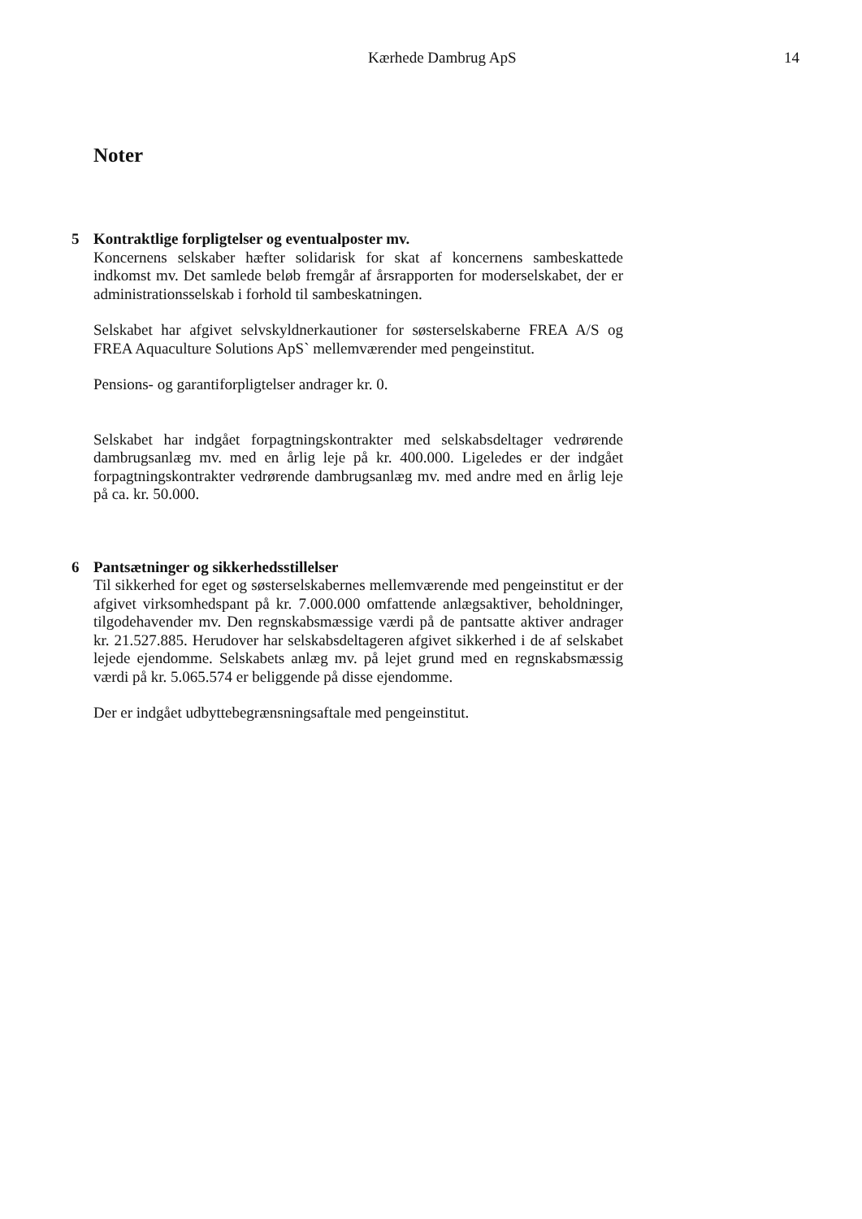Kærhede Dambrug ApS 14
Noter
5 Kontraktlige forpligtelser og eventualposter mv.
Koncernens selskaber hæfter solidarisk for skat af koncernens sambeskattede indkomst mv. Det samlede beløb fremgår af årsrapporten for moderselskabet, der er administrationsselskab i forhold til sambeskatningen.
Selskabet har afgivet selvskyldnerkautioner for søsterselskaberne FREA A/S og FREA Aquaculture Solutions ApS` mellemværender med pengeinstitut.
Pensions- og garantiforpligtelser andrager kr. 0.
Selskabet har indgået forpagtningskontrakter med selskabsdeltager vedrørende dambrugsanlæg mv. med en årlig leje på kr. 400.000. Ligeledes er der indgået forpagtningskontrakter vedrørende dambrugsanlæg mv. med andre med en årlig leje på ca. kr. 50.000.
6 Pantsætninger og sikkerhedsstillelser
Til sikkerhed for eget og søsterselskabernes mellemværende med pengeinstitut er der afgivet virksomhedspant på kr. 7.000.000 omfattende anlægsaktiver, beholdninger, tilgodehavender mv. Den regnskabsmæssige værdi på de pantsatte aktiver andrager kr. 21.527.885. Herudover har selskabsdeltageren afgivet sikkerhed i de af selskabet lejede ejendomme. Selskabets anlæg mv. på lejet grund med en regnskabsmæssig værdi på kr. 5.065.574 er beliggende på disse ejendomme.
Der er indgået udbyttebegrænsningsaftale med pengeinstitut.